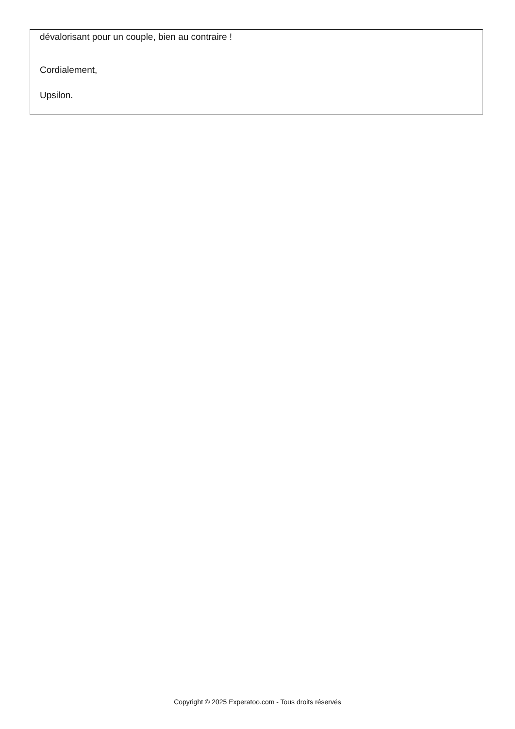dévalorisant pour un couple, bien au contraire !
Cordialement,
Upsilon.
Copyright © 2025 Experatoo.com - Tous droits réservés